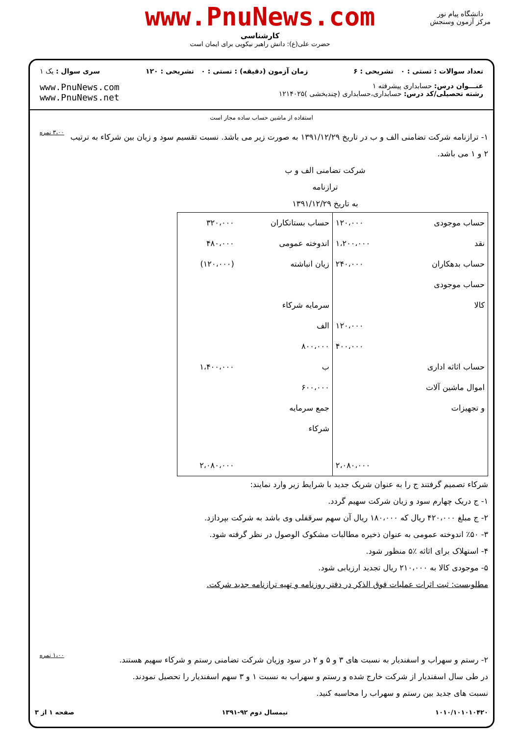www.PnuNews.com
کارشناسی
حضرت علی(ع): دانش راهبر نیکویی برای ایمان است
دانشگاه پیام نور
مرکز آزمون وسنجش
تعداد سوالات : تستی : ۰ تشریحی : ۶
زمان آزمون (دقیقه) : تستی : ۰ تشریحی : ۱۲۰
سری سوال : یک ۱
عنـــوان درس: حسابداری پیشرفته ۱
رشته تحصیلی/کد درس: حسابداری،حسابداری (چندبخشی )۱۲۱۴۰۲۵
www.PnuNews.com
www.PnuNews.net
استفاده از ماشین حساب ساده مجاز است
۱- ترازنامه شرکت تضامنی الف و ب در تاریخ ۱۳۹۱/۱۲/۲۹ به صورت زیر می باشد. نسبت تقسیم سود و زیان بین شرکاء به ترتیب ۲ و ۱ می باشد.
شرکت تضامنی الف و ب
ترازنامه
به تاریخ ۱۳۹۱/۱۲/۲۹
| حساب موجودی | ۱۲۰،۰۰۰ | حساب بستانکاران | ۳۲۰،۰۰۰ |
| نقد | ۱،۲۰۰،۰۰۰ | اندوخته عمومی | ۴۸۰،۰۰۰ |
| حساب بدهکاران | ۲۴۰،۰۰۰ | زیان انباشته | (۱۲۰،۰۰۰) |
| حساب موجودی | | | |
| کالا | | سرمایه شرکاء | |
| | ۱۲۰،۰۰۰ | الف | |
| | ۴۰۰،۰۰۰ | ۸۰۰،۰۰۰ | |
| حساب اثاثه اداری | | ب | ۱،۴۰۰،۰۰۰ |
| اموال ماشین آلات | | ۶۰۰،۰۰۰ | |
| و تجهیزات | | جمع سرمایه | |
| | | شرکاء | |
| | ۲،۰۸۰،۰۰۰ | | ۲،۰۸۰،۰۰۰ |
شرکاء تصمیم گرفتند ج را به عنوان شریک جدید با شرایط زیر وارد نمایند:
۱- ج دریک چهارم سود و زیان شرکت سهیم گردد.
۲- ج مبلغ ۴۲۰،۰۰۰ ریال که ۱۸۰،۰۰۰ ریال آن سهم سرقفلی وی باشد به شرکت بپردازد.
۳- ٪۵۰ اندوخته عمومی به عنوان ذخیره مطالبات مشکوک الوصول در نظر گرفته شود.
۴- استهلاک برای اثاثه ٪۵ منظور شود.
۵- موجودی کالا به ۲۱۰،۰۰۰ ریال تجدید ارزیابی شود.
مطلوبست: ثبت اثرات عملیات فوق الذکر در دفتر روزنامه و تهیه ترازنامه جدید شرکت.
۳،۰۰ نمره
۲- رستم و سهراب و اسفندیار به نسبت های ۳ و ۵ و ۲ در سود وزیان شرکت تضامنی رستم و شرکاء سهیم هستند.
در طی سال اسفندیار از شرکت خارج شده و رستم و سهراب به نسبت ۱ و ۳ سهم اسفندیار را تحصیل نمودند.
نسبت های جدید بین رستم و سهراب را محاسبه کنید.
۱،۰۰ نمره
۱۰۱۰/۱۰۱۰۱۰۴۲۰ نیمسال دوم ۹۲-۱۳۹۱ صفحه ۱ از ۳